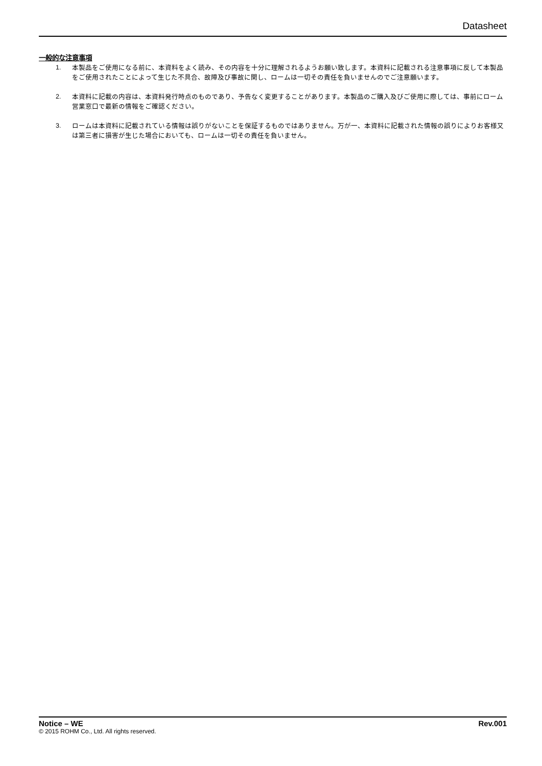Datasheet
一般的な注意事項
1. 本製品をご使用になる前に、本資料をよく読み、その内容を十分に理解されるようお願い致します。本資料に記載される注意事項に反して本製品をご使用されたことによって生じた不具合、故障及び事故に関し、ロームは一切その責任を負いませんのでご注意願います。
2. 本資料に記載の内容は、本資料発行時点のものであり、予告なく変更することがあります。本製品のご購入及びご使用に際しては、事前にローム営業窓口で最新の情報をご確認ください。
3. ロームは本資料に記載されている情報は誤りがないことを保証するものではありません。万が一、本資料に記載された情報の誤りによりお客様又は第三者に損害が生じた場合においても、ロームは一切その責任を負いません。
Notice – WE Rev.001
© 2015 ROHM Co., Ltd. All rights reserved.